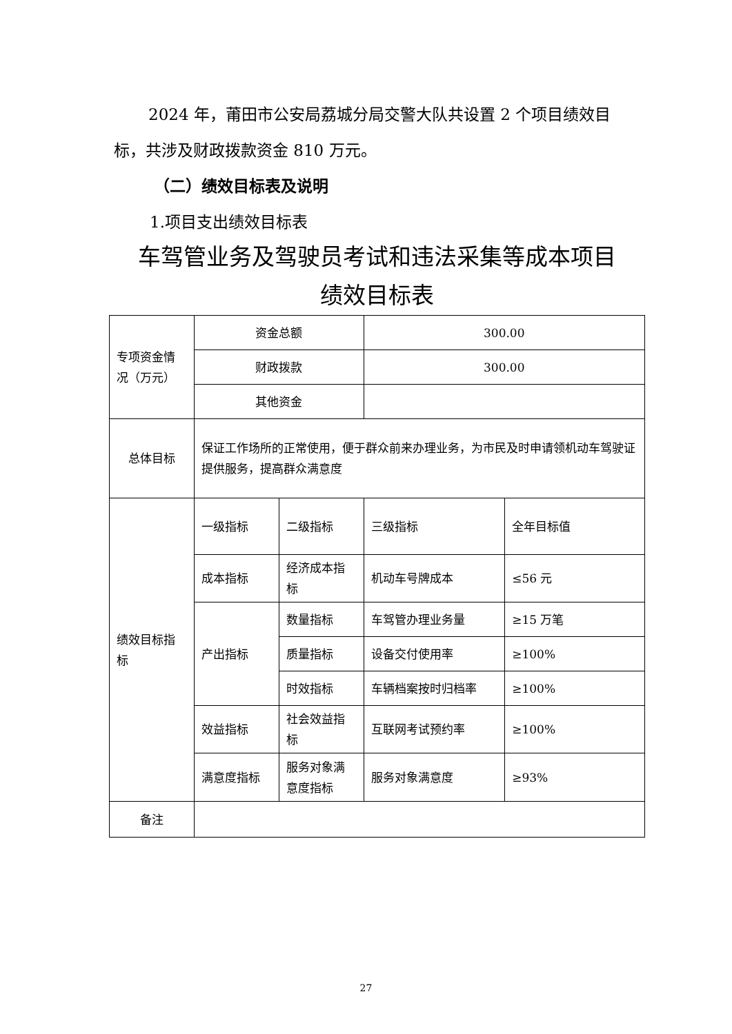2024 年，莆田市公安局荔城分局交警大队共设置 2 个项目绩效目标，共涉及财政拨款资金 810 万元。
（二）绩效目标表及说明
1.项目支出绩效目标表
车驾管业务及驾驶员考试和违法采集等成本项目
绩效目标表
| 专项资金情况（万元） | 资金总额 | | 300.00 | |
| | 财政拨款 | | 300.00 | |
| | 其他资金 | | | |
| 总体目标 | 保证工作场所的正常使用，便于群众前来办理业务，为市民及时申请领机动车驾驶证提供服务，提高群众满意度 | | | |
| 绩效目标指标 | 一级指标 | 二级指标 | 三级指标 | 全年目标值 |
| | 成本指标 | 经济成本指标 | 机动车号牌成本 | ≤56 元 |
| | 产出指标 | 数量指标 | 车驾管办理业务量 | ≥15 万笔 |
| | | 质量指标 | 设备交付使用率 | ≥100% |
| | | 时效指标 | 车辆档案按时归档率 | ≥100% |
| | 效益指标 | 社会效益指标 | 互联网考试预约率 | ≥100% |
| | 满意度指标 | 服务对象满意度指标 | 服务对象满意度 | ≥93% |
| 备注 | | | | |
27